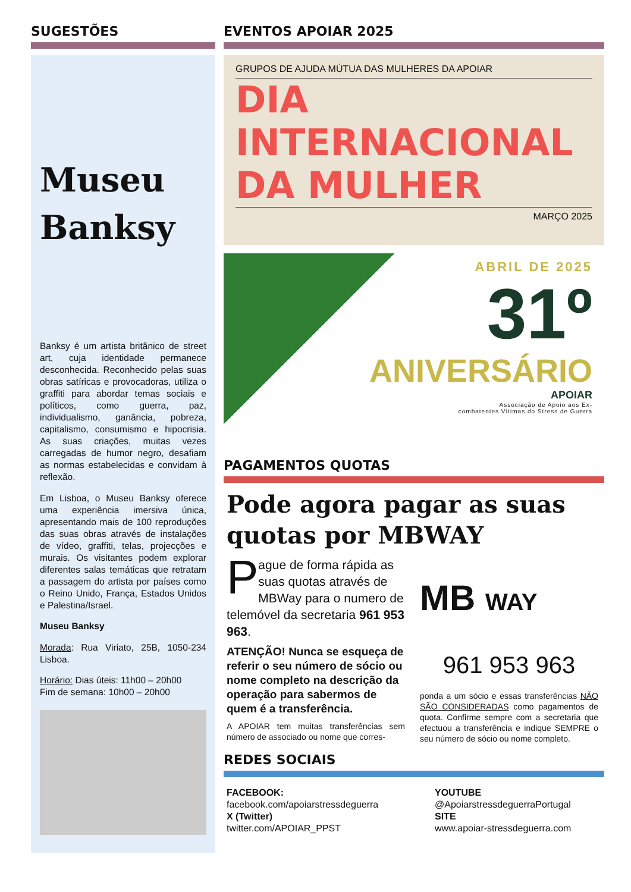SUGESTÕES
Museu
Banksy
Banksy é um artista britânico de street art, cuja identidade permanece desconhecida. Reconhecido pelas suas obras satíricas e provocadoras, utiliza o graffiti para abordar temas sociais e políticos, como guerra, paz, individualismo, ganância, pobreza, capitalismo, consumismo e hipocrisia. As suas criações, muitas vezes carregadas de humor negro, desafiam as normas estabelecidas e convidam à reflexão.
Em Lisboa, o Museu Banksy oferece uma experiência imersiva única, apresentando mais de 100 reproduções das suas obras através de instalações de vídeo, graffiti, telas, projecções e murais. Os visitantes podem explorar diferentes salas temáticas que retratam a passagem do artista por países como o Reino Unido, França, Estados Unidos e Palestina/Israel.
Museu Banksy
Morada: Rua Viriato, 25B, 1050-234 Lisboa.
Horário: Dias úteis: 11h00 – 20h00
Fim de semana: 10h00 – 20h00
EVENTOS APOIAR 2025
GRUPOS DE AJUDA MÚTUA DAS MULHERES DA APOIAR
DIA
INTERNACIONAL
DA MULHER
MARÇO 2025
ABRIL DE 2025
31º
ANIVERSÁRIO
APOIAR
Associação de Apoio aos Ex-
combatentes Vítimas do Stress de Guerra
PAGAMENTOS QUOTAS
Pode agora pagar as suas quotas por MBWAY
Pague de forma rápida as suas quotas através de MBWay para o numero de telemóvel da secretaria 961 953 963.
ATENÇÃO! Nunca se esqueça de referir o seu número de sócio ou nome completo na descrição da operação para sabermos de quem é a transferência.
A APOIAR tem muitas transferências sem número de associado ou nome que corres-
MB WAY
961 953 963
ponda a um sócio e essas transferências NÃO SÃO CONSIDERADAS como pagamentos de quota. Confirme sempre com a secretaria que efectuou a transferência e indique SEMPRE o seu número de sócio ou nome completo.
REDES SOCIAIS
FACEBOOK:
facebook.com/apoiarstressdeguerra
X (Twitter)
twitter.com/APOIAR_PPST
YOUTUBE
@ApoiarstressdeguerraPortugal
SITE
www.apoiar-stressdeguerra.com